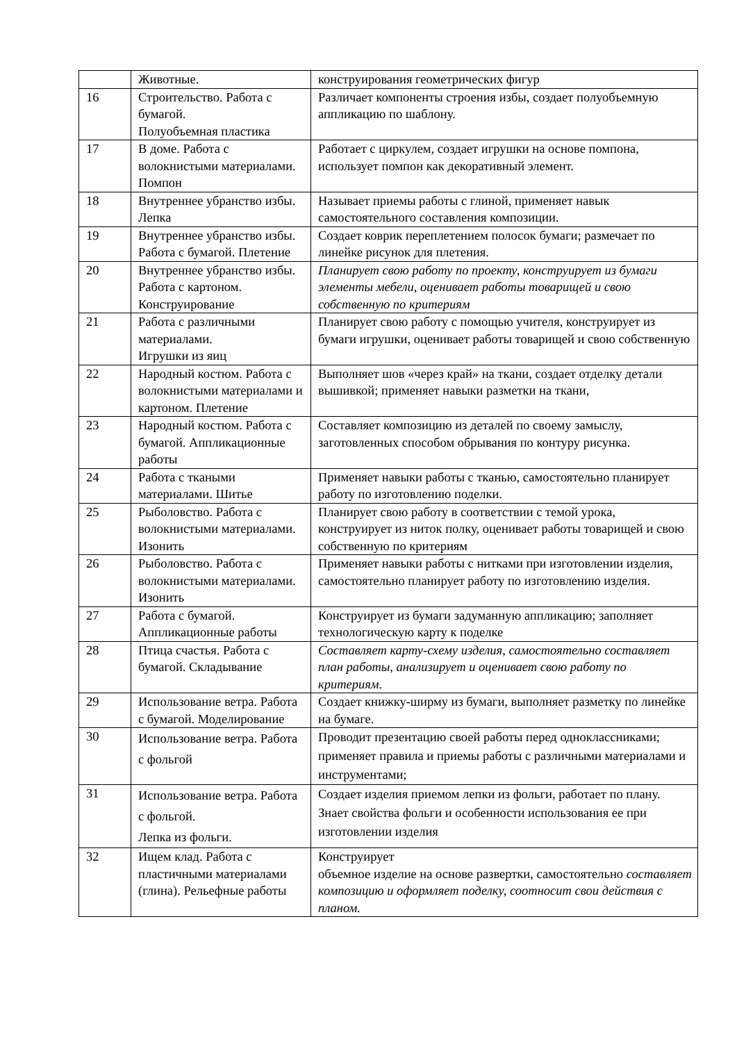| | Животные. | конструирования геометрических фигур |
| 16 | Строительство. Работа с бумагой. Полуобъемная пластика | Различает компоненты строения избы, создает полуобъемную аппликацию по шаблону. |
| 17 | В доме. Работа с волокнистыми материалами. Помпон | Работает с циркулем, создает игрушки на основе помпона, использует помпон как декоративный элемент. |
| 18 | Внутреннее убранство избы. Лепка | Называет приемы работы с глиной, применяет навык самостоятельного составления композиции. |
| 19 | Внутреннее убранство избы. Работа с бумагой. Плетение | Создает коврик переплетением полосок бумаги; размечает по линейке рисунок для плетения. |
| 20 | Внутреннее убранство избы. Работа с картоном. Конструирование | Планирует свою работу по проекту, конструирует из бумаги элементы мебели, оценивает работы товарищей и свою собственную по критериям |
| 21 | Работа с различными материалами. Игрушки из яиц | Планирует свою работу с помощью учителя, конструирует из бумаги игрушки, оценивает работы товарищей и свою собственную |
| 22 | Народный костюм. Работа с волокнистыми материалами и картоном. Плетение | Выполняет шов «через край» на ткани, создает отделку детали вышивкой; применяет навыки разметки на ткани, |
| 23 | Народный костюм. Работа с бумагой. Аппликационные работы | Составляет композицию из деталей по своему замыслу, заготовленных способом обрывания по контуру рисунка. |
| 24 | Работа с ткаными материалами. Шитье | Применяет навыки работы с тканью, самостоятельно планирует работу по изготовлению поделки. |
| 25 | Рыболовство. Работа с волокнистыми материалами. Изонить | Планирует свою работу в соответствии с темой урока, конструирует из ниток полку, оценивает работы товарищей и свою собственную по критериям |
| 26 | Рыболовство. Работа с волокнистыми материалами. Изонить | Применяет навыки работы с нитками при изготовлении изделия, самостоятельно планирует работу по изготовлению изделия. |
| 27 | Работа с бумагой. Аппликационные работы | Конструирует из бумаги задуманную аппликацию; заполняет технологическую карту к поделке |
| 28 | Птица счастья. Работа с бумагой. Складывание | Составляет карту-схему изделия, самостоятельно составляет план работы, анализирует и оценивает свою работу по критериям. |
| 29 | Использование ветра. Работа с бумагой. Моделирование | Создает книжку-ширму из бумаги, выполняет разметку по линейке на бумаге. |
| 30 | Использование ветра. Работа с фольгой | Проводит презентацию своей работы перед одноклассниками; применяет правила и приемы работы с различными материалами и инструментами; |
| 31 | Использование ветра. Работа с фольгой. Лепка из фольги. | Создает изделия приемом лепки из фольги, работает по плану. Знает свойства фольги и особенности использования ее при изготовлении изделия |
| 32 | Ищем клад. Работа с пластичными материалами (глина). Рельефные работы | Конструирует объемное изделие на основе развертки, самостоятельно составляет композицию и оформляет поделку, соотносит свои действия с планом. |